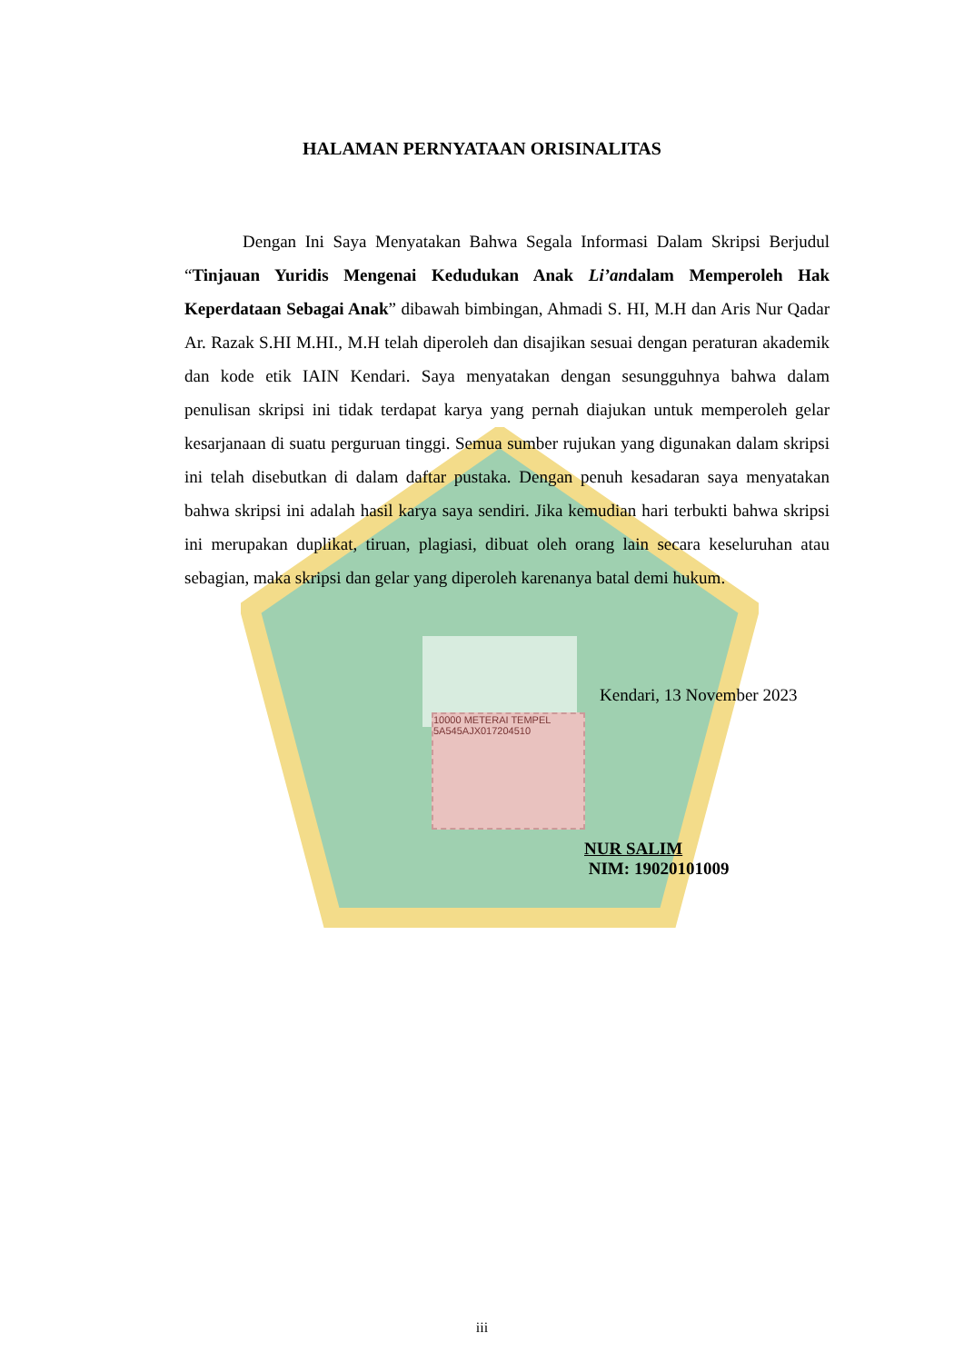HALAMAN PERNYATAAN ORISINALITAS
Dengan Ini Saya Menyatakan Bahwa Segala Informasi Dalam Skripsi Berjudul “Tinjauan Yuridis Mengenai Kedudukan Anak Li’andalam Memperoleh Hak Keperdataan Sebagai Anak” dibawah bimbingan, Ahmadi S. HI, M.H dan Aris Nur Qadar Ar. Razak S.HI M.HI., M.H telah diperoleh dan disajikan sesuai dengan peraturan akademik dan kode etik IAIN Kendari. Saya menyatakan dengan sesungguhnya bahwa dalam penulisan skripsi ini tidak terdapat karya yang pernah diajukan untuk memperoleh gelar kesarjanaan di suatu perguruan tinggi. Semua sumber rujukan yang digunakan dalam skripsi ini telah disebutkan di dalam daftar pustaka. Dengan penuh kesadaran saya menyatakan bahwa skripsi ini adalah hasil karya saya sendiri. Jika kemudian hari terbukti bahwa skripsi ini merupakan duplikat, tiruan, plagiasi, dibuat oleh orang lain secara keseluruhan atau sebagian, maka skripsi dan gelar yang diperoleh karenanya batal demi hukum.
Kendari, 13 November 2023
10000 METERAI TEMPEL
5A545AJX017204510
NUR SALIM
NIM: 19020101009
iii